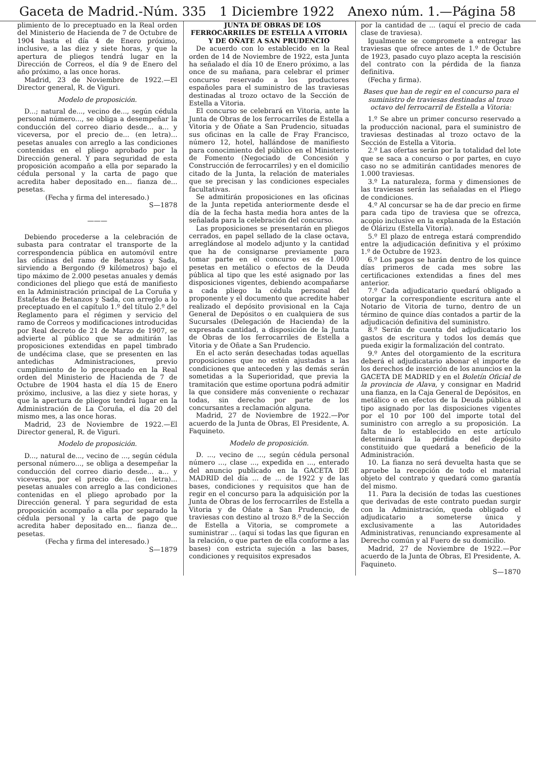Gaceta de Madrid.-Núm. 335 1 Diciembre 1922 Anexo núm. 1.—Página 58
plimiento de lo preceptuado en la Real orden del Ministerio de Hacienda de 7 de Octubre de 1904 hasta el día 4 de Enero próximo, inclusive, a las diez y siete horas, y que la apertura de pliegos tendrá lugar en la Dirección de Correos, el día 9 de Enero del año próximo, a las once horas.
Madrid, 23 de Noviembre de 1922.—El Director general, R. de Viguri.
Modelo de proposición.
D...; natural de..., vecino de..., según cédula personal número..., se obliga a desempeñar la conducción del correo diario desde... a... y viceversa, por el precio de... (en letra)... pesetas anuales con arreglo a las condiciones contenidas en el pliego aprobado por la Dirección general. Y para seguridad de esta proposición acompaño a ella por separado la cédula personal y la carta de pago que acredita haber depositado en... fianza de... pesetas.
(Fecha y firma del interesado.)
S—1878
———
Debiendo procederse a la celebración de subasta para contratar el transporte de la correspondencia pública en automóvil entre las oficinas del ramo de Betanzos y Sada, sirviendo a Bergondo (9 kilómetros) bajo el tipo máximo de 2.000 pesetas anuales y demás condiciones del pliego que está de manifiesto en la Administración principal de La Coruña y Estafetas de Betanzos y Sada, con arreglo a lo preceptuado en el capítulo 1.º del título 2.º del Reglamento para el régimen y servicio del ramo de Correos y modificaciones introducidas por Real decreto de 21 de Marzo de 1907, se advierte al público que se admitirán las proposiciones extendidas en papel timbrado de undécima clase, que se presenten en las antedichas Administraciones, previo cumplimiento de lo preceptuado en la Real orden del Ministerio de Hacienda de 7 de Octubre de 1904 hasta el día 15 de Enero próximo, inclusive, a las diez y siete horas, y que la apertura de pliegos tendrá lugar en la Administración de La Coruña, el día 20 del mismo mes, a las once horas.
Madrid, 23 de Noviembre de 1922.—El Director general, R. de Viguri.
Modelo de proposición.
D..., natural de..., vecino de ..., según cédula personal número..., se obliga a desempeñar la conducción del correo diario desde... a... y viceversa, por el precio de... (en letra)... pesetas anuales con arreglo a las condiciones contenidas en el pliego aprobado por la Dirección general. Y para seguridad de esta proposición acompaño a ella por separado la cédula personal y la carta de pago que acredita haber depositado en... fianza de... pesetas.
(Fecha y firma del interesado.)
S—1879
JUNTA DE OBRAS DE LOS FERROCARRILES DE ESTELLA A VITORIA Y DE OÑATE A SAN PRUDENCIO
De acuerdo con lo establecido en la Real orden de 14 de Noviembre de 1922, esta Junta ha señalado el día 10 de Enero próximo, a las once de su mañana, para celebrar el primer concurso reservado a los productores españoles para el suministro de las traviesas destinadas al trozo octavo de la Sección de Estella a Vitoria.
El concurso se celebrará en Vitoria, ante la Junta de Obras de los ferrocarriles de Estella a Vitoria y de Oñate a San Prudencio, situadas sus oficinas en la calle de Fray Francisco, número 12, hotel, hallándose de manifiesto para conocimiento del público en el Ministerio de Fomento (Negociado de Concesión y Construcción de ferrocarriles) y en el domicilio citado de la Junta, la relación de materiales que se precisan y las condiciones especiales facultativas.
Se admitirán proposiciones en las oficinas de la Junta repetida anteriormente desde el día de la fecha hasta media hora antes de la señalada para la celebración del concurso.
Las proposiciones se presentarán en pliegos cerrados, en papel sellado de la clase octava, arreglándose al modelo adjunto y la cantidad que ha de consignarse previamente para tomar parte en el concurso es de 1.000 pesetas en metálico o efectos de la Deuda pública al tipo que les esté asignado por las disposiciones vigentes, debiendo acompañarse a cada pliego la cédula personal del proponente y el documento que acredite haber realizado el depósito provisional en la Caja General de Depósitos o en cualquiera de sus Sucursales (Delegación de Hacienda) de la expresada cantidad, a disposición de la Junta de Obras de los ferrocarriles de Estella a Vitoria y de Oñate a San Prudencio.
En el acto serán desechadas todas aquellas proposiciones que no estén ajustadas a las condiciones que anteceden y las demás serán sometidas a la Superioridad, que previa la tramitación que estime oportuna podrá admitir la que considere más conveniente o rechazar todas, sin derecho por parte de los concursantes a reclamación alguna.
Madrid, 27 de Noviembre de 1922.—Por acuerdo de la Junta de Obras, El Presidente, A. Faquineto.
Modelo de proposición.
D. ..., vecino de ..., según cédula personal número ..., clase ..., expedida en ..., enterado del anuncio publicado en la GACETA DE MADRID del día ... de ... de 1922 y de las bases, condiciones y requisitos que han de regir en el concurso para la adquisición por la Junta de Obras de los ferrocarriles de Estella a Vitoria y de Oñate a San Prudencio, de traviesas con destino al trozo 8.º de la Sección de Estella a Vitoria, se compromete a suministrar ... (aquí si todas las que figuran en la relación, o que parten de ella conforme a las bases) con estricta sujeción a las bases, condiciones y requisitos expresados
por la cantidad de ... (aquí el precio de cada clase de traviesa).
Igualmente se compromete a entregar las traviesas que ofrece antes de 1.º de Octubre de 1923, pasado cuyo plazo acepta la rescisión del contrato con la pérdida de la fianza definitiva.
(Fecha y firma).
Bases que han de regir en el concurso para el suministro de traviesas destinadas al trozo octavo del ferrocarril de Estella a Vitoria:
1.º Se abre un primer concurso reservado a la producción nacional, para el suministro de traviesas destinadas al trozo octavo de la Sección de Estella a Vitoria.
2.º Las ofertas serán por la totalidad del lote que se saca a concurso o por partes, en cuyo caso no se admitirán cantidades menores de 1.000 traviesas.
3.º La naturaleza, forma y dimensiones de las traviesas serán las señaladas en el Pliego de condiciones.
4.º Al concursar se ha de dar precio en firme para cada tipo de traviesa que se ofrezca, acopio inclusive en la explanada de la Estación de Olárizu (Estella Vitoria).
5.º El plazo de entrega estará comprendido entre la adjudicación definitiva y el próximo 1.º de Octubre de 1923.
6.º Los pagos se harán dentro de los quince días primeros de cada mes sobre las certificaciones extendidas a fines del mes anterior.
7.º Cada adjudicatario quedará obligado a otorgar la correspondiente escritura ante el Notario de Vitoria de turno, dentro de un término de quince días contados a partir de la adjudicación definitiva del suministro.
8.º Serán de cuenta del adjudicatario los gastos de escritura y todos los demás que pueda exigir la formalización del contrato.
9.º Antes del otorgamiento de la escritura deberá el adjudicatario abonar el importe de los derechos de inserción de los anuncios en la GACETA DE MADRID y en el Boletín Oficial de la provincia de Alava, y consignar en Madrid una fianza, en la Caja General de Depósitos, en metálico o en efectos de la Deuda pública al tipo asignado por las disposiciones vigentes por el 10 por 100 del importe total del suministro con arreglo a su proposición. La falta de lo establecido en este artículo determinará la pérdida del depósito constituido que quedará a beneficio de la Administración.
10. La fianza no será devuelta hasta que se apruebe la recepción de todo el material objeto del contrato y quedará como garantía del mismo.
11. Para la decisión de todas las cuestiones que derivadas de este contrato puedan surgir con la Administración, queda obligado el adjudicatario a someterse única y exclusivamente a las Autoridades Administrativas, renunciando expresamente al Derecho común y al Fuero de su domicilio.
Madrid, 27 de Noviembre de 1922.—Por acuerdo de la Junta de Obras, El Presidente, A. Faquineto.
S—1870